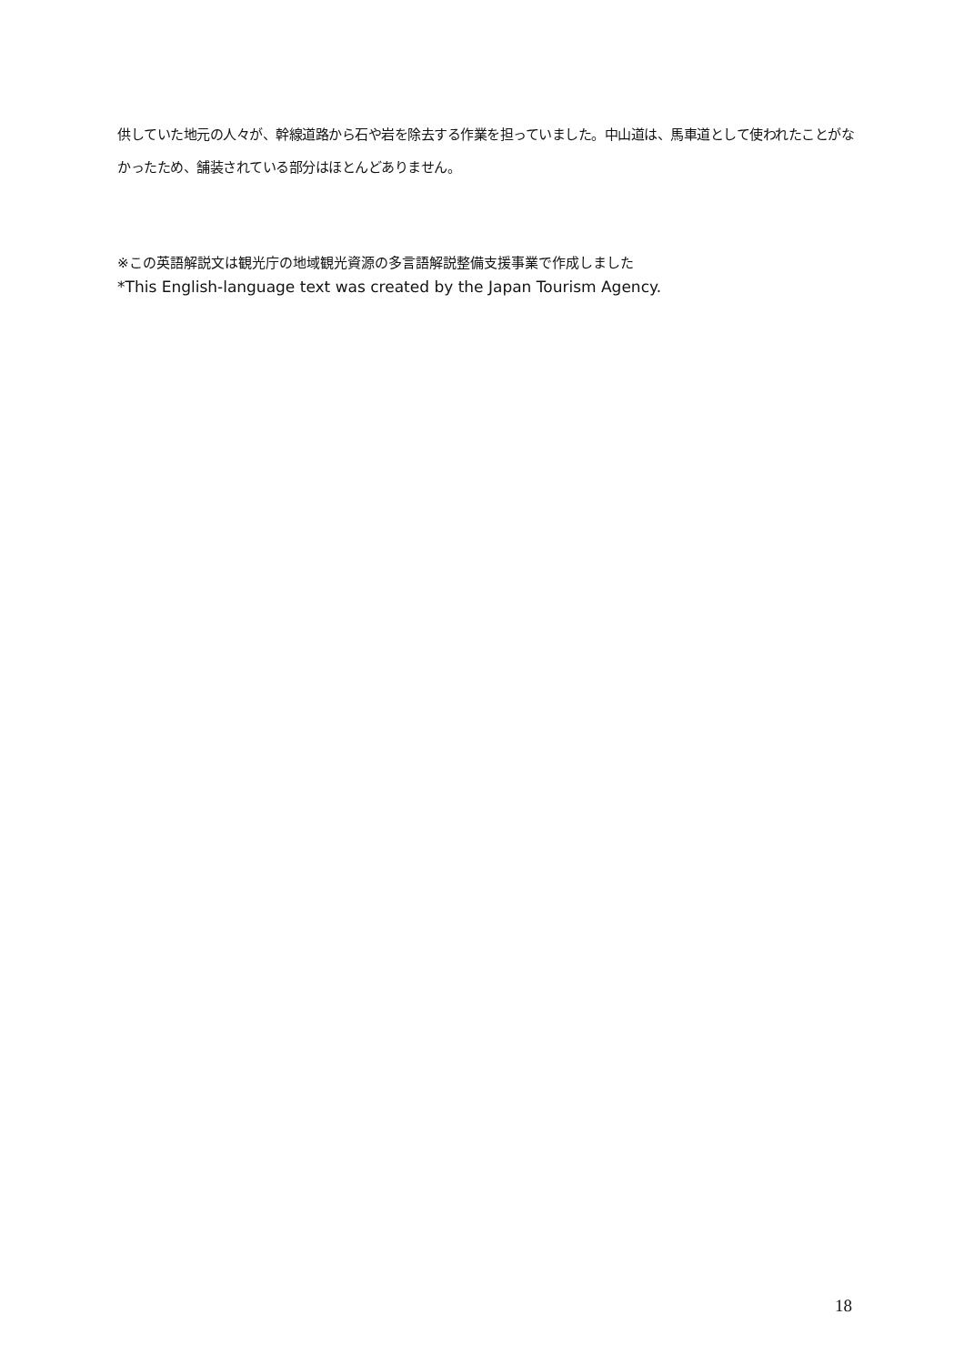供していた地元の人々が、幹線道路から石や岩を除去する作業を担っていました。中山道は、馬車道として使われたことがなかったため、舗装されている部分はほとんどありません。
※この英語解説文は観光庁の地域観光資源の多言語解説整備支援事業で作成しました
*This English-language text was created by the Japan Tourism Agency.
18